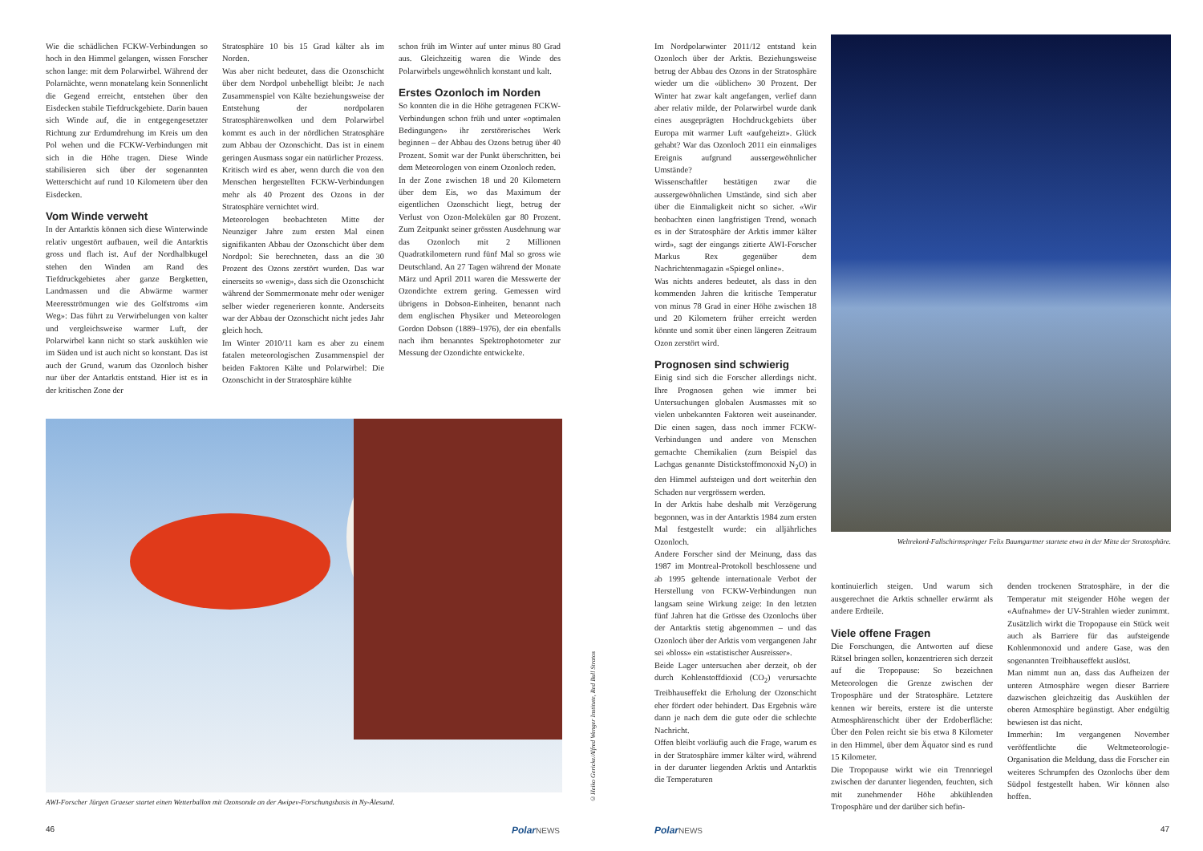Wie die schädlichen FCKW-Verbindungen so hoch in den Himmel gelangen, wissen Forscher schon lange: mit dem Polarwirbel. Während der Polarnächte, wenn monatelang kein Sonnenlicht die Gegend erreicht, entstehen über den Eisdecken stabile Tiefdruckgebiete. Darin bauen sich Winde auf, die in entgegengesetzter Richtung zur Erdumdrehung im Kreis um den Pol wehen und die FCKW-Verbindungen mit sich in die Höhe tragen. Diese Winde stabilisieren sich über der sogenannten Wetterschicht auf rund 10 Kilometern über den Eisdecken.
Vom Winde verweht
In der Antarktis können sich diese Winterwinde relativ ungestört aufbauen, weil die Antarktis gross und flach ist. Auf der Nordhalbkugel stehen den Winden am Rand des Tiefdruckgebietes aber ganze Bergketten, Landmassen und die Abwärme warmer Meeresströmungen wie des Golfstroms «im Weg»: Das führt zu Verwirbelungen von kalter und vergleichsweise warmer Luft, der Polarwirbel kann nicht so stark auskühlen wie im Süden und ist auch nicht so konstant. Das ist auch der Grund, warum das Ozonloch bisher nur über der Antarktis entstand. Hier ist es in der kritischen Zone der
Stratosphäre 10 bis 15 Grad kälter als im Norden.
Was aber nicht bedeutet, dass die Ozonschicht über dem Nordpol unbehelligt bleibt: Je nach Zusammenspiel von Kälte beziehungsweise der Entstehung der nordpolaren Stratosphärenwolken und dem Polarwirbel kommt es auch in der nördlichen Stratosphäre zum Abbau der Ozonschicht. Das ist in einem geringen Ausmass sogar ein natürlicher Prozess.
Kritisch wird es aber, wenn durch die von den Menschen hergestellten FCKW-Verbindungen mehr als 40 Prozent des Ozons in der Stratosphäre vernichtet wird.
Meteorologen beobachteten Mitte der Neunziger Jahre zum ersten Mal einen signifikanten Abbau der Ozonschicht über dem Nordpol: Sie berechneten, dass an die 30 Prozent des Ozons zerstört wurden. Das war einerseits so «wenig», dass sich die Ozonschicht während der Sommermonate mehr oder weniger selber wieder regenerieren konnte. Anderseits war der Abbau der Ozonschicht nicht jedes Jahr gleich hoch.
Im Winter 2010/11 kam es aber zu einem fatalen meteorologischen Zusammenspiel der beiden Faktoren Kälte und Polarwirbel: Die Ozonschicht in der Stratosphäre kühlte
schon früh im Winter auf unter minus 80 Grad aus. Gleichzeitig waren die Winde des Polarwirbels ungewöhnlich konstant und kalt.
Erstes Ozonloch im Norden
So konnten die in die Höhe getragenen FCKW-Verbindungen schon früh und unter «optimalen Bedingungen» ihr zerstörerisches Werk beginnen – der Abbau des Ozons betrug über 40 Prozent. Somit war der Punkt überschritten, bei dem Meteorologen von einem Ozonloch reden.
In der Zone zwischen 18 und 20 Kilometern über dem Eis, wo das Maximum der eigentlichen Ozonschicht liegt, betrug der Verlust von Ozon-Molekülen gar 80 Prozent. Zum Zeitpunkt seiner grössten Ausdehnung war das Ozonloch mit 2 Millionen Quadratkilometern rund fünf Mal so gross wie Deutschland. An 27 Tagen während der Monate März und April 2011 waren die Messwerte der Ozondichte extrem gering. Gemessen wird übrigens in Dobson-Einheiten, benannt nach dem englischen Physiker und Meteorologen Gordon Dobson (1889–1976), der ein ebenfalls nach ihm benanntes Spektrophotometer zur Messung der Ozondichte entwickelte.
AWI-Forscher Jürgen Graeser startet einen Wetterballon mit Ozonsonde an der Awipev-Forschungsbasis in Ny-Ålesund.
©Heiko Gericke/Alfred Wenger Institute, Red Bull Stratos
46 Polar NEWS
Im Nordpolarwinter 2011/12 entstand kein Ozonloch über der Arktis. Beziehungsweise betrug der Abbau des Ozons in der Stratosphäre wieder um die «üblichen» 30 Prozent. Der Winter hat zwar kalt angefangen, verlief dann aber relativ milde, der Polarwirbel wurde dank eines ausgeprägten Hochdruckgebiets über Europa mit warmer Luft «aufgeheizt». Glück gehabt? War das Ozonloch 2011 ein einmaliges Ereignis aufgrund aussergewöhnlicher Umstände?
Wissenschaftler bestätigen zwar die aussergewöhnlichen Umstände, sind sich aber über die Einmaligkeit nicht so sicher. «Wir beobachten einen langfristigen Trend, wonach es in der Stratosphäre der Arktis immer kälter wird», sagt der eingangs zitierte AWI-Forscher Markus Rex gegenüber dem Nachrichtenmagazin «Spiegel online».
Was nichts anderes bedeutet, als dass in den kommenden Jahren die kritische Temperatur von minus 78 Grad in einer Höhe zwischen 18 und 20 Kilometern früher erreicht werden könnte und somit über einen längeren Zeitraum Ozon zerstört wird.
Prognosen sind schwierig
Einig sind sich die Forscher allerdings nicht. Ihre Prognosen gehen wie immer bei Untersuchungen globalen Ausmasses mit so vielen unbekannten Faktoren weit auseinander. Die einen sagen, dass noch immer FCKW-Verbindungen und andere von Menschen gemachte Chemikalien (zum Beispiel das Lachgas genannte Distickstoffmonoxid N<sub>2</sub>O) in den Himmel aufsteigen und dort weiterhin den Schaden nur vergrössern werden.
In der Arktis habe deshalb mit Verzögerung begonnen, was in der Antarktis 1984 zum ersten Mal festgestellt wurde: ein alljährliches Ozonloch.
Andere Forscher sind der Meinung, dass das 1987 im Montreal-Protokoll beschlossene und ab 1995 geltende internationale Verbot der Herstellung von FCKW-Verbindungen nun langsam seine Wirkung zeige: In den letzten fünf Jahren hat die Grösse des Ozonlochs über der Antarktis stetig abgenommen – und das Ozonloch über der Arktis vom vergangenen Jahr sei «bloss» ein «statistischer Ausreisser».
Beide Lager untersuchen aber derzeit, ob der durch Kohlenstoffdioxid (CO<sub>2</sub>) verursachte Treibhauseffekt die Erholung der Ozonschicht eher fördert oder behindert. Das Ergebnis wäre dann je nach dem die gute oder die schlechte Nachricht.
Offen bleibt vorläufig auch die Frage, warum es in der Stratosphäre immer kälter wird, während in der darunter liegenden Arktis und Antarktis die Temperaturen
Weltrekord-Fallschirmspringer Felix Baumgartner startete etwa in der Mitte der Stratosphäre.
kontinuierlich steigen. Und warum sich ausgerechnet die Arktis schneller erwärmt als andere Erdteile.
Viele offene Fragen
Die Forschungen, die Antworten auf diese Rätsel bringen sollen, konzentrieren sich derzeit auf die Tropopause: So bezeichnen Meteorologen die Grenze zwischen der Troposphäre und der Stratosphäre. Letztere kennen wir bereits, erstere ist die unterste Atmosphärenschicht über der Erdoberfläche: Über den Polen reicht sie bis etwa 8 Kilometer in den Himmel, über dem Äquator sind es rund 15 Kilometer.
Die Tropopause wirkt wie ein Trennriegel zwischen der darunter liegenden, feuchten, sich mit zunehmender Höhe abkühlenden Troposphäre und der darüber sich befin-
denden trockenen Stratosphäre, in der die Temperatur mit steigender Höhe wegen der «Aufnahme» der UV-Strahlen wieder zunimmt. Zusätzlich wirkt die Tropopause ein Stück weit auch als Barriere für das aufsteigende Kohlenmonoxid und andere Gase, was den sogenannten Treibhauseffekt auslöst.
Man nimmt nun an, dass das Aufheizen der unteren Atmosphäre wegen dieser Barriere dazwischen gleichzeitig das Auskühlen der oberen Atmosphäre begünstigt. Aber endgültig bewiesen ist das nicht.
Immerhin: Im vergangenen November veröffentlichte die Weltmeteorologie-Organisation die Meldung, dass die Forscher ein weiteres Schrumpfen des Ozonlochs über dem Südpol festgestellt haben. Wir können also hoffen.
Polar NEWS 47